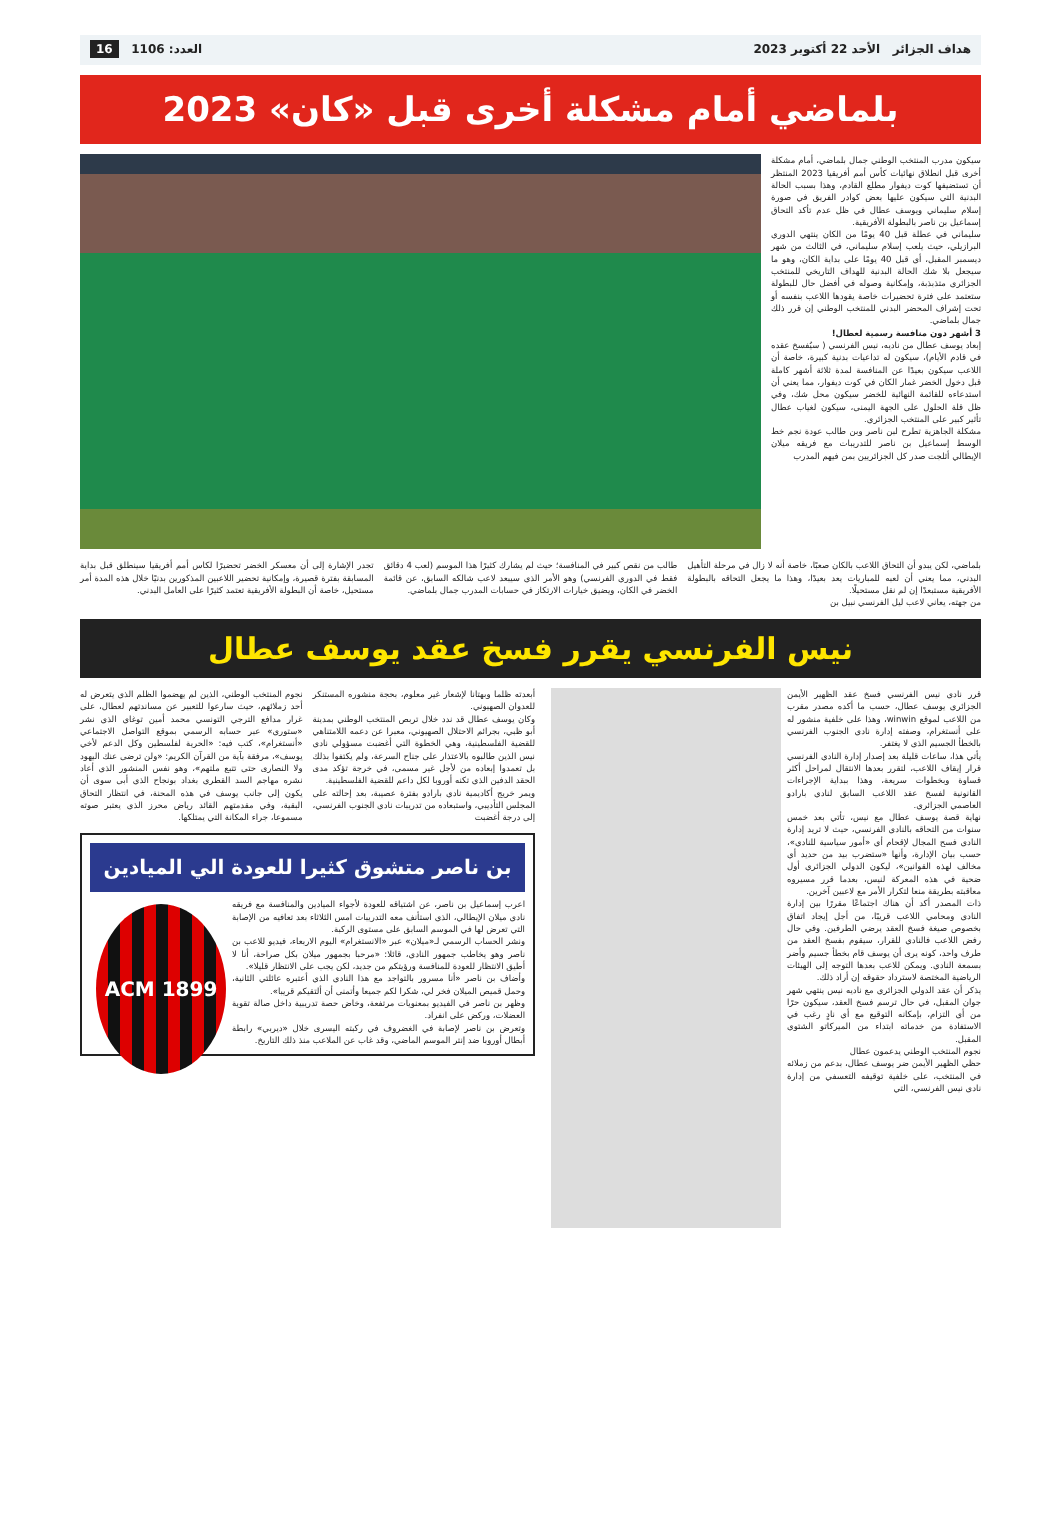هداف الجزائر الأحد 22 أكتوبر 2023 العدد: 1106 16
بلماضي أمام مشكلة أخرى قبل «كان» 2023
سيكون مدرب المنتخب الوطني جمال بلماضي، أمام مشكلة أخرى قبل انطلاق نهائيات كأس أمم أفريقيا 2023 المنتظر أن تستضيفها كوت ديفوار مطلع القادم، وهذا بسبب الحالة البدنية التي سيكون عليها بعض كوادر الفريق في صورة إسلام سليماني ويوسف عطال في ظل عدم تأكد التحاق إسماعيل بن ناصر بالبطولة الأفريقية.
سليماني في عطلة قبل 40 يومًا من الكان ينتهي الدوري البرازيلي، حيث يلعب إسلام سليماني، في الثالث من شهر ديسمبر المقبل، أي قبل 40 يومًا على بداية الكان، وهو ما سيجعل بلا شك الحالة البدنية للهداف التاريخي للمنتخب الجزائري متذبذبة، وإمكانية وصوله في أفضل حال للبطولة ستعتمد على فترة تحضيرات خاصة يقودها اللاعب بنفسه أو تحت إشراف المحضر البدني للمنتخب الوطني إن قرر ذلك جمال بلماضي.
3 أشهر دون منافسة رسمية لعطال!
إبعاد يوسف عطال من ناديه، نيس الفرنسي ( سيُفسخ عقده في قادم الأيام)، سيكون له تداعيات بدنية كبيرة، خاصة أن اللاعب سيكون بعيدًا عن المنافسة لمدة ثلاثة أشهر كاملة قبل دخول الخضر غمار الكان في كوت ديفوار، مما يعني أن استدعاءه للقائمة النهائية للخضر سيكون محل شك، وفي ظل قلة الحلول على الجهة اليمنى، سيكون لغياب عطال تأثير كبير على المنتخب الجزائري.
مشكلة الجاهزية تطرح لبن ناصر وبن طالب عودة نجم خط الوسط إسماعيل بن ناصر للتدريبات مع فريقه ميلان الإيطالي أثلجت صدر كل الجزائريين بمن فيهم المدرب
بلماضي، لكن يبدو أن التحاق اللاعب بالكان صعبًا، خاصة أنه لا زال في مرحلة التأهيل البدني، مما يعني أن لعبه للمباريات يعد بعيدًا، وهذا ما يجعل التحاقه بالبطولة الأفريقية مستبعدًا إن لم نقل مستحيلًا.
من جهته، يعاني لاعب ليل الفرنسي نبيل بن
طالب من نقص كبير في المنافسة؛ حيث لم يشارك كثيرًا هذا الموسم (لعب 4 دقائق فقط في الدوري الفرنسي) وهو الأمر الذي سيبعد لاعب شالكه السابق، عن قائمة الخضر في الكان، ويضيق خيارات الارتكاز في حسابات المدرب جمال بلماضي.
تجدر الإشارة إلى أن معسكر الخضر تحضيرًا لكاس أمم أفريقيا سينطلق قبل بداية المسابقة بفترة قصيرة، وإمكانية تحضير اللاعبين المذكورين بدنيًا خلال هذه المدة أمر مستحيل، خاصة أن البطولة الأفريقية تعتمد كثيرًا على العامل البدني.
نيس الفرنسي يقرر فسخ عقد يوسف عطال
قرر نادي نيس الفرنسي فسخ عقد الظهير الأيمن الجزائري يوسف عطال، حسب ما أكده مصدر مقرب من اللاعب لموقع winwin، وهذا على خلفية منشور له على أنستغرام، وصفته إدارة نادي الجنوب الفرنسي بالخطأ الجسيم الذي لا يغتفر.
يأتي هذا، ساعات قليلة بعد إصدار إدارة النادي الفرنسي قرار إيقاف اللاعب، لتقرر بعدها الانتقال لمراحل أكثر قساوة وبخطوات سريعة، وهذا ببداية الإجراءات القانونية لفسخ عقد اللاعب السابق لنادي بارادو العاصمي الجزائري.
نهاية قصة يوسف عطال مع نيس، تأتي بعد خمس سنوات من التحاقه بالنادي الفرنسي، حيث لا تريد إدارة النادي فسح المجال لإقحام أي «أمور سياسية للنادي»، حسب بيان الإدارة، وأنها «ستضرب بيد من حديد أي مخالف لهذه القوانين»، ليكون الدولي الجزائري أول ضحية في هذه المعركة لنيس، بعدما قرر مسيروه معاقبته بطريقة منعا لتكرار الأمر مع لاعبين آخرين.
ذات المصدر أكد أن هناك اجتماعًا مقررًا بين إدارة النادي ومحامي اللاعب قريبًا، من أجل إيجاد اتفاق بخصوص صيغة فسخ العقد يرضي الطرفين. وفي حال رفض اللاعب فالنادي للقرار، سيقوم بفسخ العقد من طرف واحد، كونه يرى أن يوسف قام بخطأ جسيم وأضر بسمعة النادي. ويمكن للاعب بعدها التوجه إلى الهيئات الرياضية المختصة لاسترداد حقوقه إن أراد ذلك.
يذكر أن عقد الدولي الجزائري مع ناديه نيس ينتهي شهر جوان المقبل، في حال ترسم فسخ العقد، سيكون حرًا من أي التزام، بإمكانه التوقيع مع أي نادٍ رغب في الاستفادة من خدماته ابتداء من الميركاتو الشتوي المقبل.
نجوم المنتخب الوطني يدعمون عطال
حظي الظهير الأيمن ضر يوسف عطال، بدعم من زملائه في المنتخب، على خلفية توقيفه التعسفي من إدارة نادي نيس الفرنسي، التي
أبعدته ظلما وبهتانا لإشعار غير معلوم، بحجة منشوره المستنكر للعدوان الصهيوني.
وكان يوسف عطال قد ندد خلال تربص المنتخب الوطني بمدينة أبو ظبي، بجرائم الاحتلال الصهيوني، معبرا عن دعمه اللامتناهي للقضية الفلسطينية، وهي الخطوة التي أغضبت مسؤولي نادي نيس الذين طالبوه بالاعتذار على جناح السرعة، ولم يكتفوا بذلك بل تعمدوا إبعاده من لأجل غير مسمى، في خرجة تؤكد مدى الحقد الدفين الذي تكنه أوروبا لكل داعم للقضية الفلسطينية.
ويمر خريج أكاديمية نادي بارادو بفترة عصيبة، بعد إحالته على المجلس التأديبي، واستبعاده من تدريبات نادي الجنوب الفرنسي، إلى درجة أغضبت
نجوم المنتخب الوطني، الذين لم يهضموا الظلم الذي يتعرض له أحد زملائهم، حيث سارعوا للتعبير عن مساندتهم لعطال، على غرار مدافع الترجي التونسي محمد أمين توغاي الذي نشر «ستوري» عبر حسابه الرسمي بموقع التواصل الاجتماعي «أنستغرام»، كتب فيه: «الحرية لفلسطين وكل الدعم لأخي يوسف»، مرفقة بآية من القرآن الكريم: «ولن ترضى عنك اليهود ولا النصارى حتى تتبع ملتهم»، وهو نفس المنشور الذي أعاد نشره مهاجم السد القطري بغداد بونجاح الذي أبى سوى أن يكون إلى جانب يوسف في هذه المحنة، في انتظار التحاق البقية، وفي مقدمتهم القائد رياض محرز الذي يعتبر صوته مسموعا، جراء المكانة التي يمتلكها.
بن ناصر متشوق كثيرا للعودة الي الميادين
ACM 1899
اعرب إسماعيل بن ناصر، عن اشتياقه للعودة لأجواء الميادين والمنافسة مع فريقه نادي ميلان الإيطالي، الذي استأنف معه التدريبات امس الثلاثاء بعد تعافيه من الإصابة التي تعرض لها في الموسم السابق على مستوى الركبة.
ونشر الحساب الرسمي لـ«ميلان» عبر «الانستغرام» اليوم الاربعاء، فيديو للاعب بن ناصر وهو يخاطب جمهور النادي، قائلا: «مرحبا بجمهور ميلان بكل صراحة، أنا لا أطيق الانتظار للعودة للمنافسة ورؤيتكم من جديد، لكن يجب على الانتظار قليلا».
وأضاف بن ناصر «أنا مسرور بالتواجد مع هذا النادي الذي أعتبره عائلتي الثانية، وحمل قميص الميلان فخر لي، شكرا لكم جميعا وأتمنى أن ألتقيكم قريبا».
وظهر بن ناصر في الفيديو بمعنويات مرتفعة، وخاض حصة تدريبية داخل صالة تقوية العضلات، وركض على انفراد.
وتعرض بن ناصر لإصابة في الغضروف في ركبته اليسرى خلال «ديربي» رابطة أبطال أوروبا ضد إنتر الموسم الماضي، وقد غاب عن الملاعب منذ ذلك التاريخ.